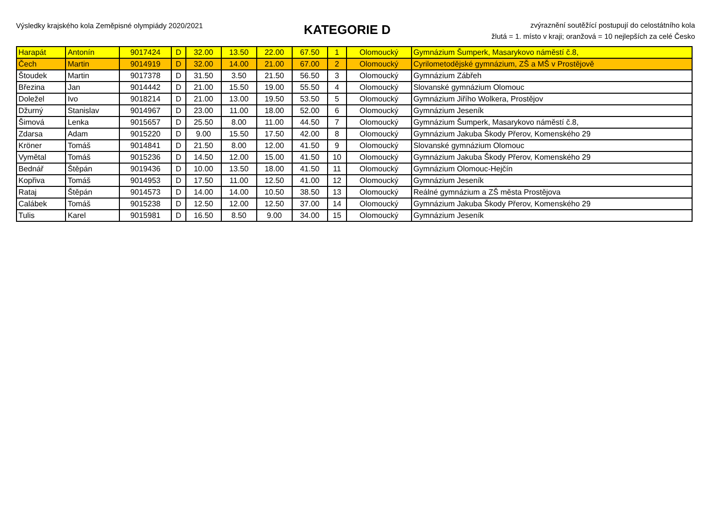Výsledky krajského kola Zeměpisné olympiády 2020/2021
KATEGORIE D
zvýraznění soutěžící postupují do celostátního kola
žlutá = 1. místo v kraji; oranžová = 10 nejlepších za celé Česko
| Harapát | Antonín | 9017424 | D | 32.00 | 13.50 | 22.00 | 67.50 | 1 | Olomoucký | Gymnázium Šumperk, Masarykovo náměstí č.8, |
| Čech | Martin | 9014919 | D | 32.00 | 14.00 | 21.00 | 67.00 | 2 | Olomoucký | Cyrilometodějské gymnázium, ZŠ a MŠ v Prostějově |
| Štoudek | Martin | 9017378 | D | 31.50 | 3.50 | 21.50 | 56.50 | 3 | Olomoucký | Gymnázium Zábřeh |
| Březina | Jan | 9014442 | D | 21.00 | 15.50 | 19.00 | 55.50 | 4 | Olomoucký | Slovanské gymnázium Olomouc |
| Doležel | Ivo | 9018214 | D | 21.00 | 13.00 | 19.50 | 53.50 | 5 | Olomoucký | Gymnázium Jiřího Wolkera, Prostějov |
| Džurný | Stanislav | 9014967 | D | 23.00 | 11.00 | 18.00 | 52.00 | 6 | Olomoucký | Gymnázium Jeseník |
| Šimová | Lenka | 9015657 | D | 25.50 | 8.00 | 11.00 | 44.50 | 7 | Olomoucký | Gymnázium Šumperk, Masarykovo náměstí č.8, |
| Zdarsa | Adam | 9015220 | D | 9.00 | 15.50 | 17.50 | 42.00 | 8 | Olomoucký | Gymnázium Jakuba Škody Přerov, Komenského 29 |
| Kröner | Tomáš | 9014841 | D | 21.50 | 8.00 | 12.00 | 41.50 | 9 | Olomoucký | Slovanské gymnázium Olomouc |
| Vymětal | Tomáš | 9015236 | D | 14.50 | 12.00 | 15.00 | 41.50 | 10 | Olomoucký | Gymnázium Jakuba Škody Přerov, Komenského 29 |
| Bednář | Štěpán | 9019436 | D | 10.00 | 13.50 | 18.00 | 41.50 | 11 | Olomoucký | Gymnázium Olomouc-Hejčín |
| Kopřiva | Tomáš | 9014953 | D | 17.50 | 11.00 | 12.50 | 41.00 | 12 | Olomoucký | Gymnázium Jeseník |
| Rataj | Štěpán | 9014573 | D | 14.00 | 14.00 | 10.50 | 38.50 | 13 | Olomoucký | Reálné gymnázium a ZŠ města Prostějova |
| Calábek | Tomáš | 9015238 | D | 12.50 | 12.00 | 12.50 | 37.00 | 14 | Olomoucký | Gymnázium Jakuba Škody Přerov, Komenského 29 |
| Tulis | Karel | 9015981 | D | 16.50 | 8.50 | 9.00 | 34.00 | 15 | Olomoucký | Gymnázium Jeseník |